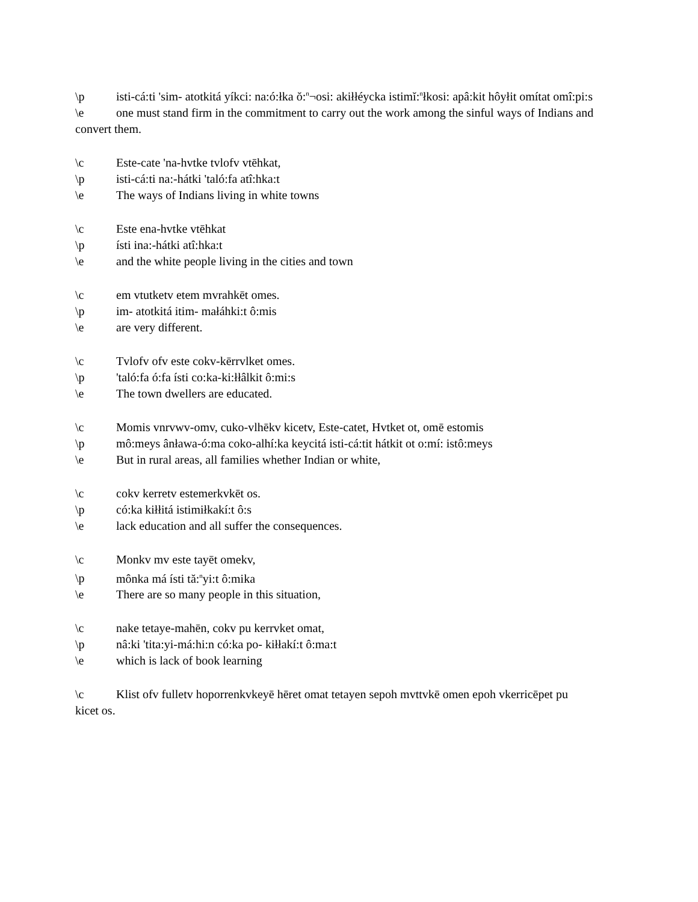\p isti-cá:ti 'sim- atotkitá yíkci: na:ó:łka ŏ:<sup>n</sup>¬osi: akiłłéycka istimĭ:<sup>n</sup>łkosi: apâ:kit hôyłit omítat omî:pi:s
\e one must stand firm in the commitment to carry out the work among the sinful ways of Indians and convert them.
\c Este-cate 'na-hvtke tvlofv vtēhkat,
\p isti-cá:ti na:-hátki 'taló:fa atî:hka:t
\e The ways of Indians living in white towns
\c Este ena-hvtke vtēhkat
\p ísti ina:-hátki atî:hka:t
\e and the white people living in the cities and town
\c em vtutketv etem mvrahkēt omes.
\p im- atotkitá itim- małáhki:t ô:mis
\e are very different.
\c Tvlofv ofv este cokv-kērrvlket omes.
\p 'taló:fa ó:fa ísti co:ka-ki:łłâlkit ô:mi:s
\e The town dwellers are educated.
\c Momis vnrvwv-omv, cuko-vlhēkv kicetv, Este-catet, Hvtket ot, omē estomis
\p mô:meys ânława-ó:ma coko-alhí:ka keycitá isti-cá:tit hátkit ot o:mí: istô:meys
\e But in rural areas, all families whether Indian or white,
\c cokv kerretv estemerkvkēt os.
\p có:ka kiłłitá istimiłkakí:t ô:s
\e lack education and all suffer the consequences.
\c Monkv mv este tayēt omekv,
\p mônka má ísti tă:<sup>n</sup>yi:t ô:mika
\e There are so many people in this situation,
\c nake tetaye-mahēn, cokv pu kerrvket omat,
\p nâ:ki 'tita:yi-má:hi:n có:ka po- kiłłakí:t ô:ma:t
\e which is lack of book learning
\c Klist ofv fulletv hoporrenkvkeyē hēret omat tetayen sepoh mvttvkē omen epoh vkerricēpet pu
kicet os.